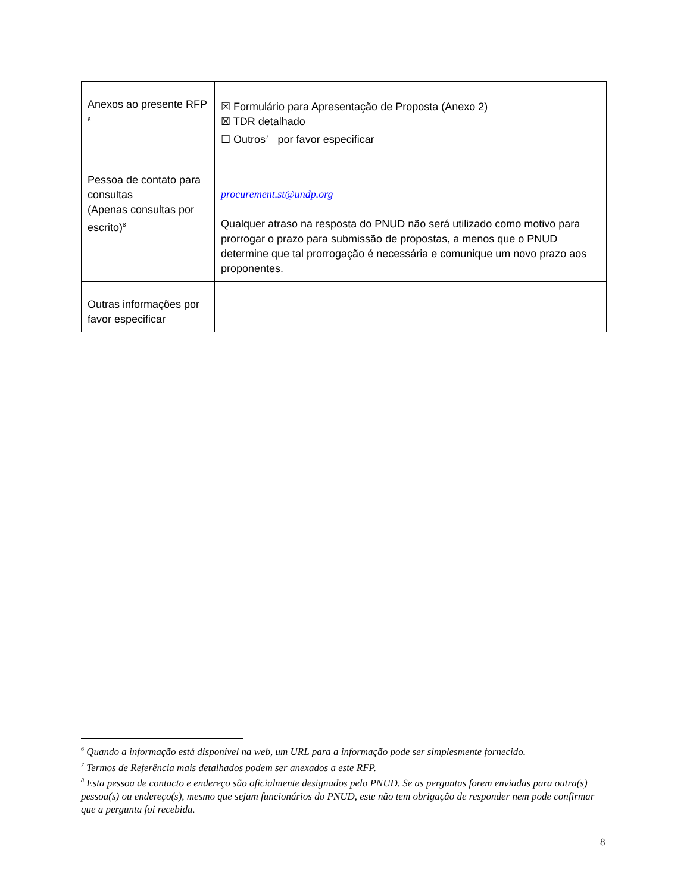| Anexos ao presente RFP <sup>6</sup> | ☒ Formulário para Apresentação de Proposta (Anexo 2) ☒ TDR detalhado ☐ Outros<sup>7</sup> por favor especificar |
| Pessoa de contato para consultas (Apenas consultas por escrito)<sup>8</sup> | procurement.st@undp.org Qualquer atraso na resposta do PNUD não será utilizado como motivo para prorrogar o prazo para submissão de propostas, a menos que o PNUD determine que tal prorrogação é necessária e comunique um novo prazo aos proponentes. |
| Outras informações por favor especificar | |
<sup>6</sup> Quando a informação está disponível na web, um URL para a informação pode ser simplesmente fornecido.
<sup>7</sup> Termos de Referência mais detalhados podem ser anexados a este RFP.
<sup>8</sup> Esta pessoa de contacto e endereço são oficialmente designados pelo PNUD. Se as perguntas forem enviadas para outra(s) pessoa(s) ou endereço(s), mesmo que sejam funcionários do PNUD, este não tem obrigação de responder nem pode confirmar que a pergunta foi recebida.
8